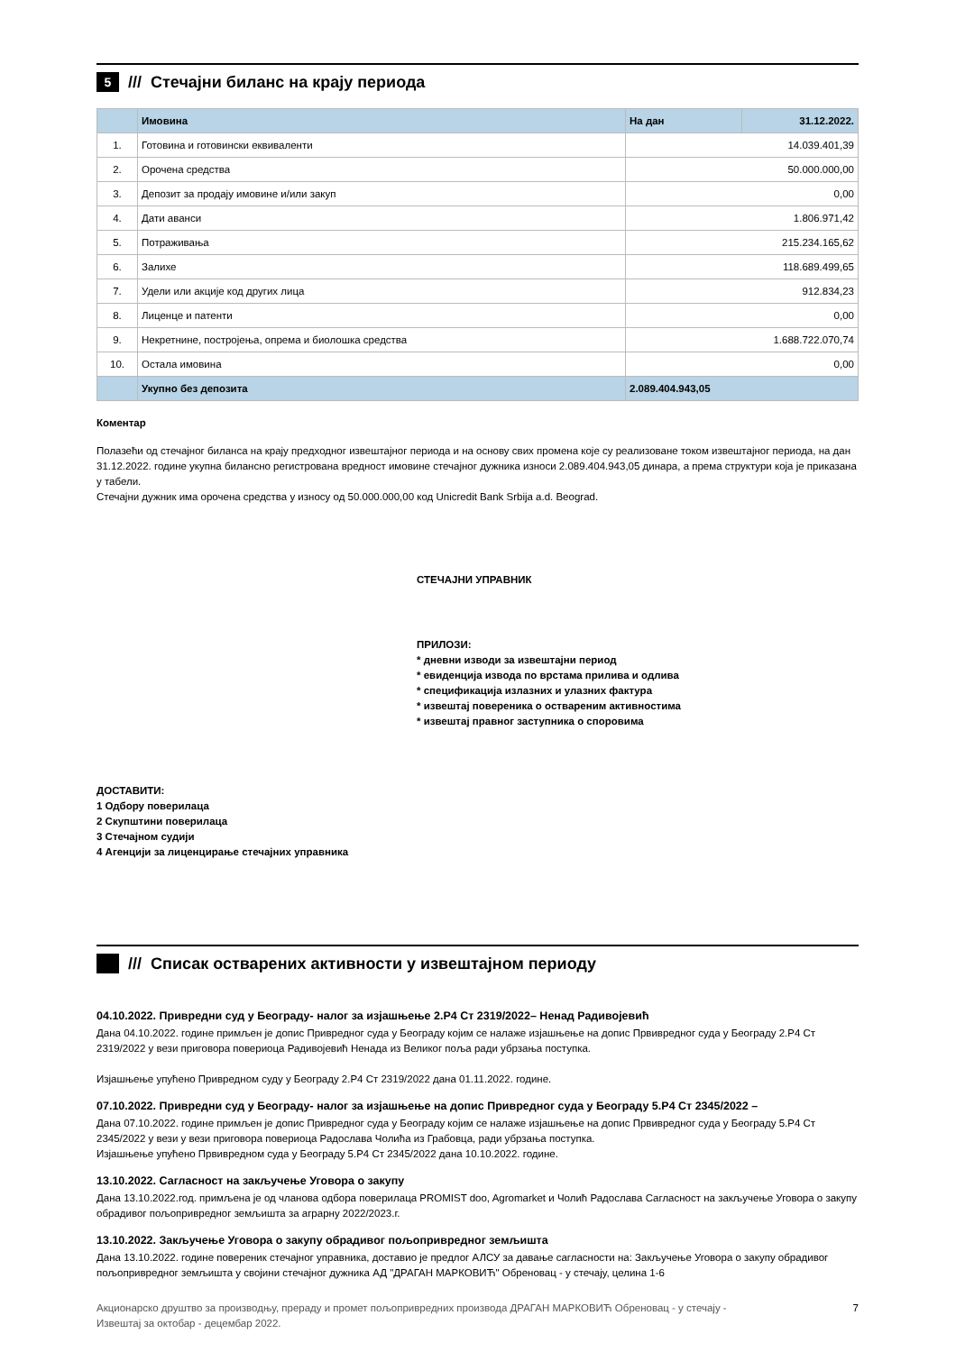5 /// Стечајни биланс на крају периода
| | Имовина | На дан | 31.12.2022. |
| --- | --- | --- | --- |
| 1. | Готовина и готовински еквиваленти | 14.039.401,39 | |
| 2. | Орочена средства | 50.000.000,00 | |
| 3. | Депозит за продају имовине и/или закуп | 0,00 | |
| 4. | Дати аванси | 1.806.971,42 | |
| 5. | Потраживања | 215.234.165,62 | |
| 6. | Залихе | 118.689.499,65 | |
| 7. | Удели или акције код других лица | 912.834,23 | |
| 8. | Лиценце и патенти | 0,00 | |
| 9. | Некретнине, постројења, опрема и биолошка средства | 1.688.722.070,74 | |
| 10. | Остала имовина | 0,00 | |
| | Укупно без депозита | 2.089.404.943,05 | |
Коментар
Полазећи од стечајног биланса на крају предходног извештајног периода и на основу свих промена које су реализоване током извештајног периода, на дан 31.12.2022. године укупна билансно регистрована вредност имовине стечајног дужника износи 2.089.404.943,05 динара, а према структури која је приказана у табели.
Стечајни дужник има орочена средства у износу од 50.000.000,00 код Unicredit Bank Srbija a.d. Beograd.
СТЕЧАЈНИ УПРАВНИК
ПРИЛОЗИ:
* дневни изводи за извештајни период
* евиденција извода по врстама прилива и одлива
* спецификација излазних и улазних фактура
* извештај повереника о оствареним активностима
* извештај правног заступника о споровима
ДОСТАВИТИ:
1 Одбору поверилаца
2 Скупштини поверилаца
3 Стечајном судији
4 Агенцији за лиценцирање стечајних управника
/// Списак остварених активности у извештајном периоду
04.10.2022. Привредни суд у Београду- налог за изјашњење 2.Р4 Ст 2319/2022– Ненад Радивојевић
Дана 04.10.2022. године примљен је допис Привредног суда у Београду којим се налаже изјашњење на допис Првивредног суда у Београду 2.Р4 Ст 2319/2022 у вези приговора повериоца Радивојевић Ненада из Великог поља ради убрзања поступка.
Изјашњење упућено Привредном суду у Београду 2.Р4 Ст 2319/2022 дана 01.11.2022. године.
07.10.2022. Привредни суд у Београду- налог за изјашњење на допис Привредног суда у Београду 5.Р4 Ст 2345/2022 –
Дана 07.10.2022. године примљен је допис Привредног суда у Београду којим се налаже изјашњење на допис Првивредног суда у Београду 5.Р4 Ст 2345/2022 у вези у вези приговора повериоца Радослава Чолића из Грабовца, ради убрзања поступка.
Изјашњење упућено Првивредном суда у Београду 5.Р4 Ст 2345/2022 дана 10.10.2022. године.
13.10.2022. Сагласност на закључење Уговора о закупу
Дана 13.10.2022.год. примљена је од чланова одбора поверилаца PROMIST doo, Agromarket и Чолић Радослава Сагласност на закључење Уговора о закупу обрадивог пољопривредног земљишта за аграрну 2022/2023.г.
13.10.2022. Закључење Уговора о закупу обрадивог пољопривредног земљишта
Дана 13.10.2022. године повереник стечајног управника, доставио је предлог АЛСУ за давање сагласности на: Закључење Уговора о закупу обрадивог пољопривредног земљишта у својини стечајног дужника АД "ДРАГАН МАРКОВИЋ" Обреновац - у стечају, целина 1-6
Акционарско друштво за производњу, прераду и промет пољопривредних производа ДРАГАН МАРКОВИЋ Обреновац - у стечају -
Извештај за октобар - децембар 2022. 7